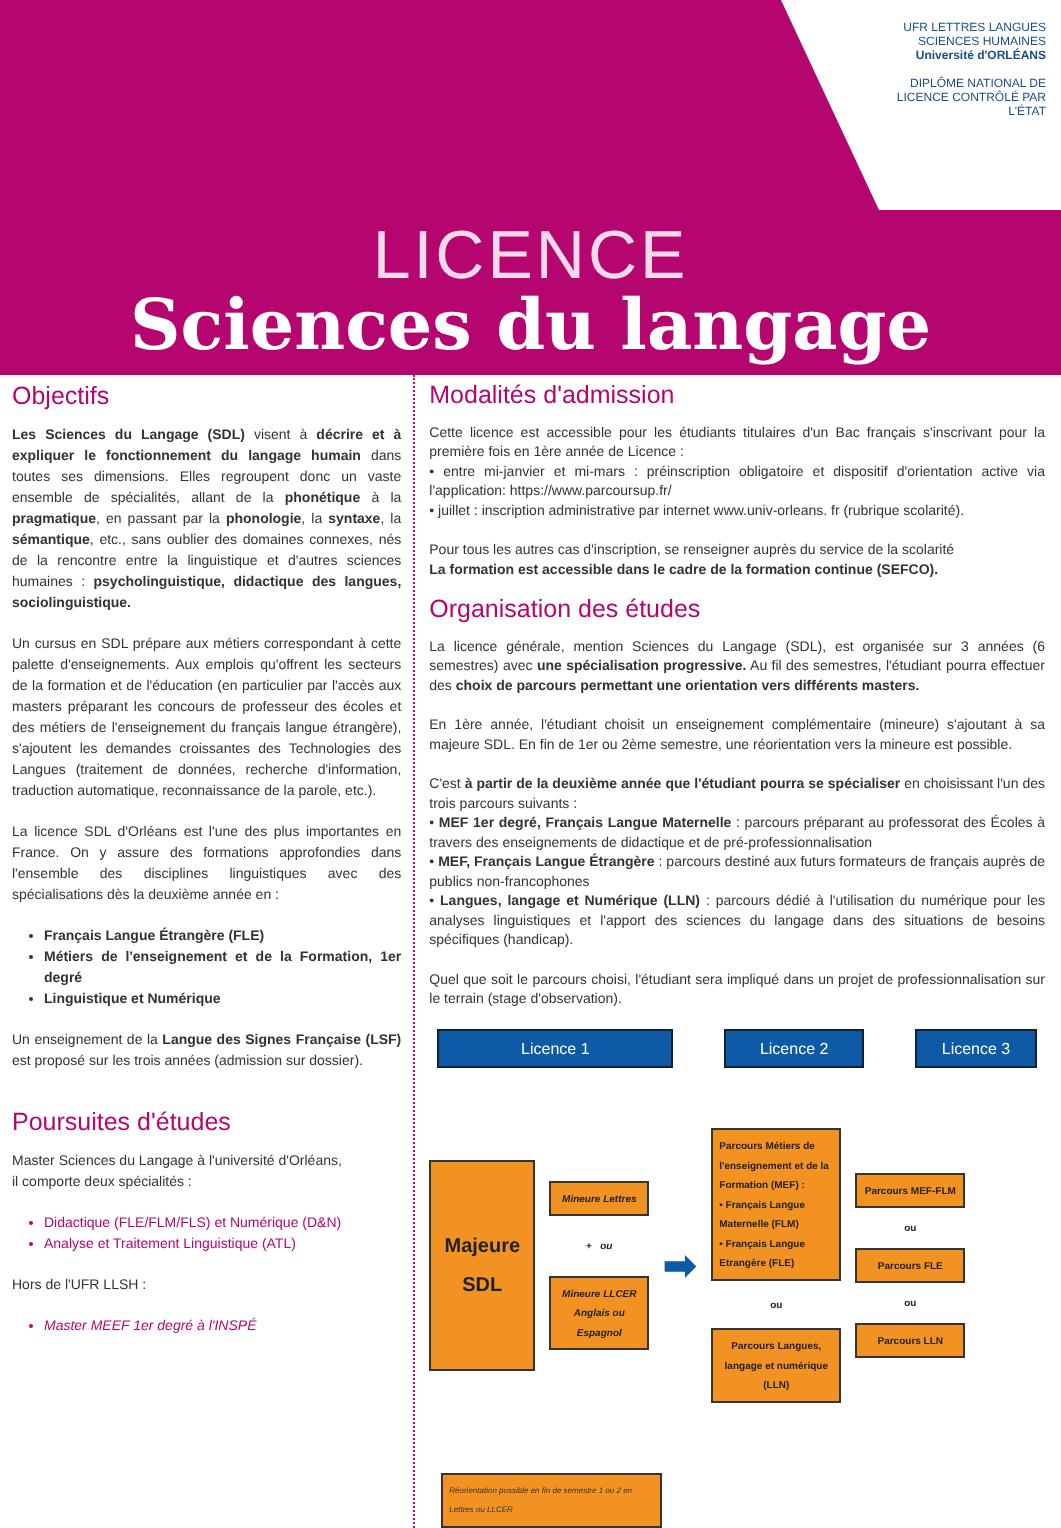UFR LETTRES LANGUES SCIENCES HUMAINES
Université d'ORLÉANS
DIPLÔME NATIONAL DE LICENCE CONTRÔLÉ PAR L'ÉTAT
LICENCE
Sciences du langage
Objectifs
Les Sciences du Langage (SDL) visent à décrire et à expliquer le fonctionnement du langage humain dans toutes ses dimensions. Elles regroupent donc un vaste ensemble de spécialités, allant de la phonétique à la pragmatique, en passant par la phonologie, la syntaxe, la sémantique, etc., sans oublier des domaines connexes, nés de la rencontre entre la linguistique et d'autres sciences humaines : psycholinguistique, didactique des langues, sociolinguistique.
Un cursus en SDL prépare aux métiers correspondant à cette palette d'enseignements. Aux emplois qu'offrent les secteurs de la formation et de l'éducation (en particulier par l'accès aux masters préparant les concours de professeur des écoles et des métiers de l'enseignement du français langue étrangère), s'ajoutent les demandes croissantes des Technologies des Langues (traitement de données, recherche d'information, traduction automatique, reconnaissance de la parole, etc.).
La licence SDL d'Orléans est l'une des plus importantes en France. On y assure des formations approfondies dans l'ensemble des disciplines linguistiques avec des spécialisations dès la deuxième année en :
Français Langue Étrangère (FLE)
Métiers de l'enseignement et de la Formation, 1er degré
Linguistique et Numérique
Un enseignement de la Langue des Signes Française (LSF) est proposé sur les trois années (admission sur dossier).
Poursuites d'études
Master Sciences du Langage à l'université d'Orléans,
il comporte deux spécialités :
Didactique (FLE/FLM/FLS) et Numérique (D&N)
Analyse et Traitement Linguistique (ATL)
Hors de l'UFR LLSH :
Master MEEF 1er degré à l'INSPÉ
Modalités d'admission
Cette licence est accessible pour les étudiants titulaires d'un Bac français s'inscrivant pour la première fois en 1ère année de Licence :
• entre mi-janvier et mi-mars : préinscription obligatoire et dispositif d'orientation active via l'application: https://www.parcoursup.fr/
• juillet : inscription administrative par internet www.univ-orleans. fr (rubrique scolarité).
Pour tous les autres cas d'inscription, se renseigner auprès du service de la scolarité
La formation est accessible dans le cadre de la formation continue (SEFCO).
Organisation des études
La licence générale, mention Sciences du Langage (SDL), est organisée sur 3 années (6 semestres) avec une spécialisation progressive. Au fil des semestres, l'étudiant pourra effectuer des choix de parcours permettant une orientation vers différents masters.
En 1ère année, l'étudiant choisit un enseignement complémentaire (mineure) s'ajoutant à sa majeure SDL. En fin de 1er ou 2ème semestre, une réorientation vers la mineure est possible.
C'est à partir de la deuxième année que l'étudiant pourra se spécialiser en choisissant l'un des trois parcours suivants :
• MEF 1er degré, Français Langue Maternelle : parcours préparant au professorat des Écoles à travers des enseignements de didactique et de pré-professionnalisation
• MEF, Français Langue Étrangère : parcours destiné aux futurs formateurs de français auprès de publics non-francophones
• Langues, langage et Numérique (LLN) : parcours dédié à l'utilisation du numérique pour les analyses linguistiques et l'apport des sciences du langage dans des situations de besoins spécifiques (handicap).
Quel que soit le parcours choisi, l'étudiant sera impliqué dans un projet de professionnalisation sur le terrain (stage d'observation).
Licence 1 Licence 2 Licence 3
Majeure
SDL
Mineure Lettres
+ ou
Mineure LLCER Anglais ou Espagnol
➡
Parcours Métiers de l'enseignement et de la Formation (MEF) :
• Français Langue Maternelle (FLM)
• Français Langue Etrangère (FLE)
ou
Parcours Langues, langage et numérique (LLN)
Parcours MEF-FLM
ou
Parcours FLE
ou
Parcours LLN
Réorientation possible en fin de semestre 1 ou 2 en Lettres ou LLCER